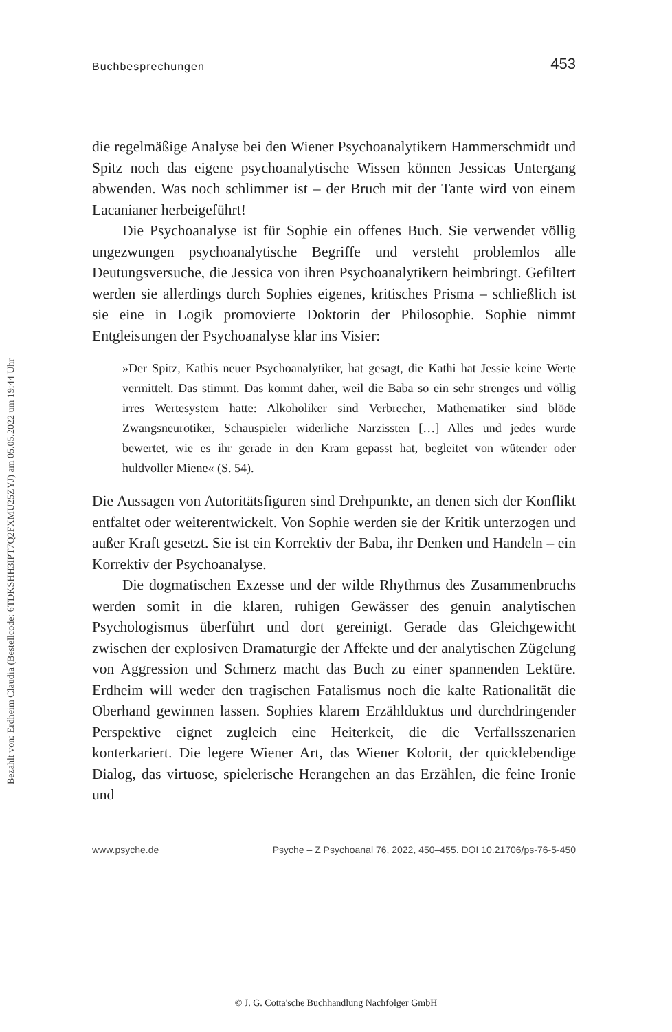Bezahlt von: Erdheim Claudia (Bestellcode: 6TDKSHH3IPT7Q2FXMU25ZYJ) am 05.05.2022 um 19:44 Uhr
Buchbesprechungen 453
die regelmäßige Analyse bei den Wiener Psychoanalytikern Hammerschmidt und Spitz noch das eigene psychoanalytische Wissen können Jessicas Untergang abwenden. Was noch schlimmer ist – der Bruch mit der Tante wird von einem Lacanianer herbeigeführt!
Die Psychoanalyse ist für Sophie ein offenes Buch. Sie verwendet völlig ungezwungen psychoanalytische Begriffe und versteht problemlos alle Deutungsversuche, die Jessica von ihren Psychoanalytikern heimbringt. Gefiltert werden sie allerdings durch Sophies eigenes, kritisches Prisma – schließlich ist sie eine in Logik promovierte Doktorin der Philosophie. Sophie nimmt Entgleisungen der Psychoanalyse klar ins Visier:
»Der Spitz, Kathis neuer Psychoanalytiker, hat gesagt, die Kathi hat Jessie keine Werte vermittelt. Das stimmt. Das kommt daher, weil die Baba so ein sehr strenges und völlig irres Wertesystem hatte: Alkoholiker sind Verbrecher, Mathematiker sind blöde Zwangsneurotiker, Schauspieler widerliche Narzissten […] Alles und jedes wurde bewertet, wie es ihr gerade in den Kram gepasst hat, begleitet von wütender oder huldvoller Miene« (S. 54).
Die Aussagen von Autoritätsfiguren sind Drehpunkte, an denen sich der Konflikt entfaltet oder weiterentwickelt. Von Sophie werden sie der Kritik unterzogen und außer Kraft gesetzt. Sie ist ein Korrektiv der Baba, ihr Denken und Handeln – ein Korrektiv der Psychoanalyse.
Die dogmatischen Exzesse und der wilde Rhythmus des Zusammenbruchs werden somit in die klaren, ruhigen Gewässer des genuin analytischen Psychologismus überführt und dort gereinigt. Gerade das Gleichgewicht zwischen der explosiven Dramaturgie der Affekte und der analytischen Zügelung von Aggression und Schmerz macht das Buch zu einer spannenden Lektüre. Erdheim will weder den tragischen Fatalismus noch die kalte Rationalität die Oberhand gewinnen lassen. Sophies klarem Erzählduktus und durchdringender Perspektive eignet zugleich eine Heiterkeit, die die Verfallsszenarien konterkariert. Die legere Wiener Art, das Wiener Kolorit, der quicklebendige Dialog, das virtuose, spielerische Herangehen an das Erzählen, die feine Ironie und
www.psyche.de Psyche – Z Psychoanal 76, 2022, 450–455. DOI 10.21706/ps-76-5-450
© J. G. Cotta'sche Buchhandlung Nachfolger GmbH